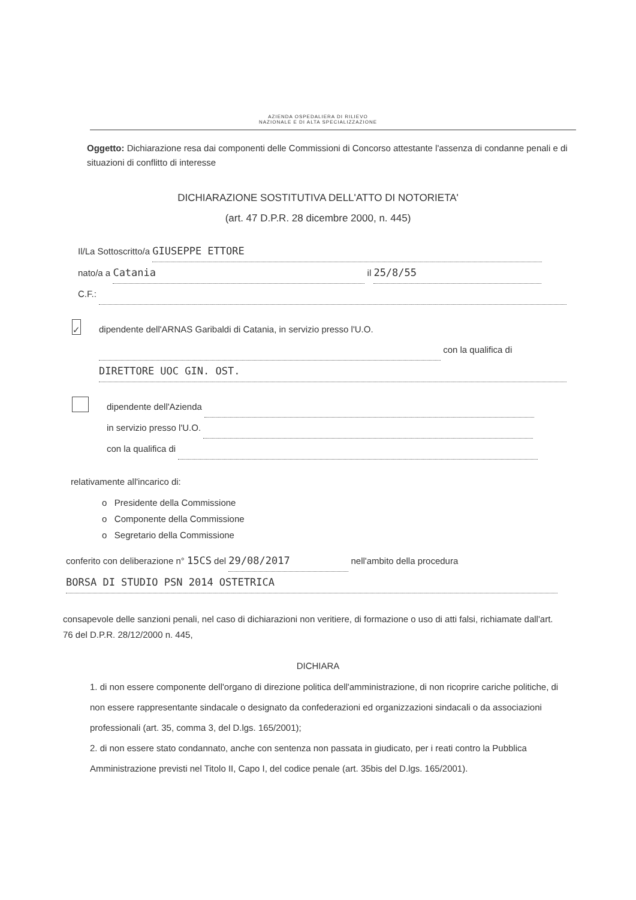AZIENDA OSPEDALIERA DI RILIEVO
NAZIONALE E DI ALTA SPECIALIZZAZIONE
Oggetto: Dichiarazione resa dai componenti delle Commissioni di Concorso attestante l'assenza di condanne penali e di situazioni di conflitto di interesse
DICHIARAZIONE SOSTITUTIVA DELL'ATTO DI NOTORIETA'
(art. 47 D.P.R. 28 dicembre 2000, n. 445)
Il/La Sottoscritto/a GIUSEPPE ETTORE
nato/a a Catania il 25/8/55
C.F.:
✓
dipendente dell'ARNAS Garibaldi di Catania, in servizio presso l'U.O. con la qualifica di DIRETTORE UOC GIN. OST.
dipendente dell'Azienda
in servizio presso l'U.O.
con la qualifica di
relativamente all'incarico di:
o Presidente della Commissione
o Componente della Commissione
o Segretario della Commissione
conferito con deliberazione n° 15CS del 29/08/2017 nell'ambito della procedura BORSA DI STUDIO PSN 2014 OSTETRICA
consapevole delle sanzioni penali, nel caso di dichiarazioni non veritiere, di formazione o uso di atti falsi, richiamate dall'art. 76 del D.P.R. 28/12/2000 n. 445,
DICHIARA
1. di non essere componente dell'organo di direzione politica dell'amministrazione, di non ricoprire cariche politiche, di non essere rappresentante sindacale o designato da confederazioni ed organizzazioni sindacali o da associazioni professionali (art. 35, comma 3, del D.lgs. 165/2001);
2. di non essere stato condannato, anche con sentenza non passata in giudicato, per i reati contro la Pubblica Amministrazione previsti nel Titolo II, Capo I, del codice penale (art. 35bis del D.lgs. 165/2001).